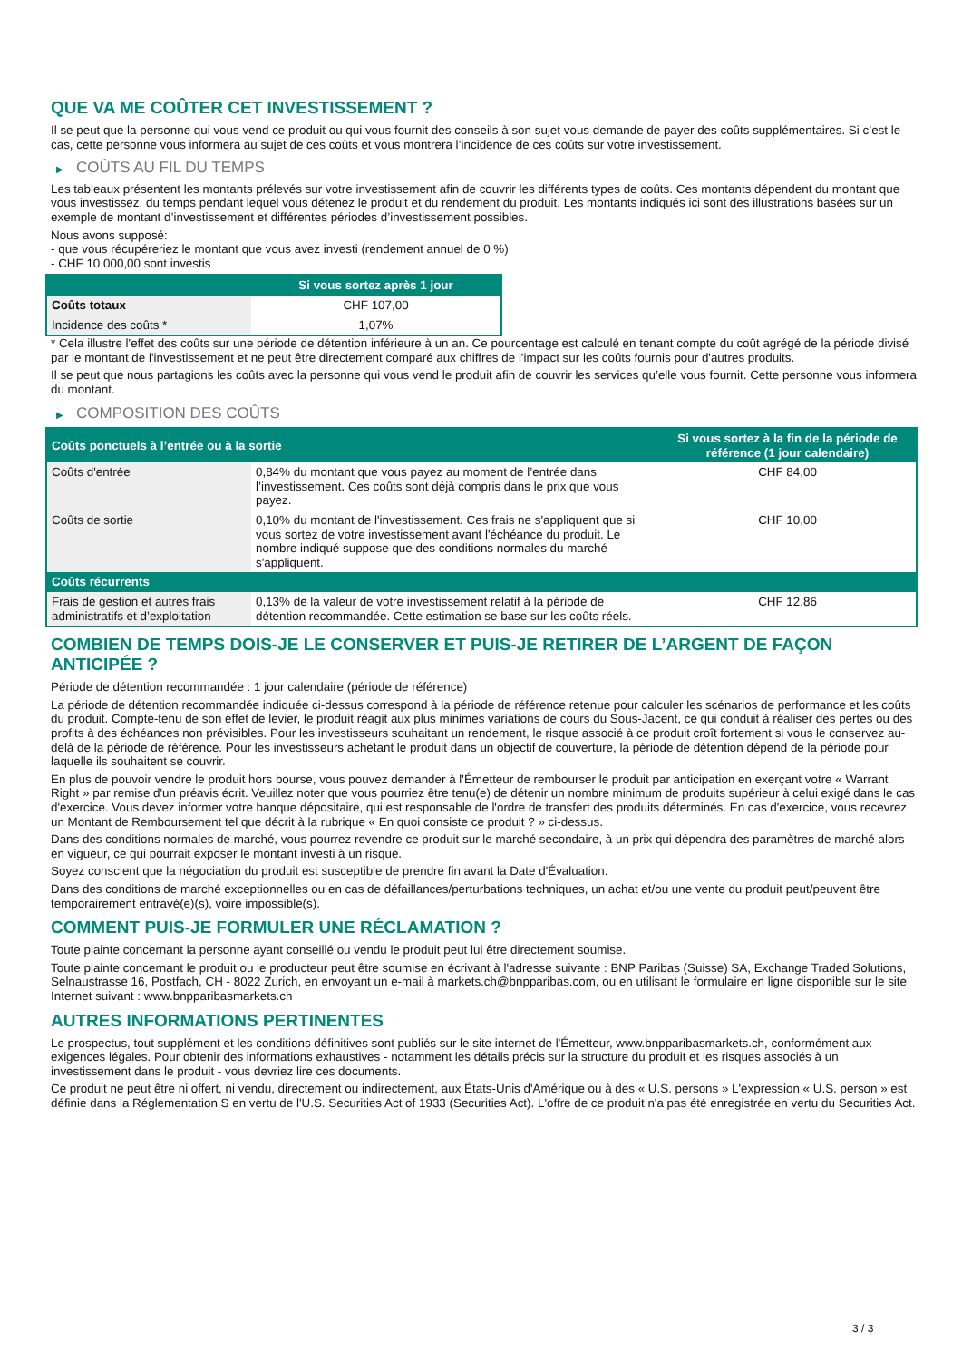QUE VA ME COÛTER CET INVESTISSEMENT ?
Il se peut que la personne qui vous vend ce produit ou qui vous fournit des conseils à son sujet vous demande de payer des coûts supplémentaires. Si c’est le cas, cette personne vous informera au sujet de ces coûts et vous montrera l’incidence de ces coûts sur votre investissement.
▶ COÛTS AU FIL DU TEMPS
Les tableaux présentent les montants prélevés sur votre investissement afin de couvrir les différents types de coûts. Ces montants dépendent du montant que vous investissez, du temps pendant lequel vous détenez le produit et du rendement du produit. Les montants indiqués ici sont des illustrations basées sur un exemple de montant d’investissement et différentes périodes d’investissement possibles.
Nous avons supposé:
- que vous récupéreriez le montant que vous avez investi (rendement annuel de 0 %)
- CHF 10 000,00 sont investis
| | Si vous sortez après 1 jour |
| --- | --- |
| Coûts totaux | CHF 107,00 |
| Incidence des coûts * | 1,07% |
* Cela illustre l'effet des coûts sur une période de détention inférieure à un an. Ce pourcentage est calculé en tenant compte du coût agrégé de la période divisé par le montant de l'investissement et ne peut être directement comparé aux chiffres de l'impact sur les coûts fournis pour d'autres produits.
Il se peut que nous partagions les coûts avec la personne qui vous vend le produit afin de couvrir les services qu’elle vous fournit. Cette personne vous informera du montant.
▶ COMPOSITION DES COÛTS
| Coûts ponctuels à l’entrée ou à la sortie | | Si vous sortez à la fin de la période de référence (1 jour calendaire) |
| --- | --- | --- |
| Coûts d'entrée | 0,84% du montant que vous payez au moment de l’entrée dans l’investissement. Ces coûts sont déjà compris dans le prix que vous payez. | CHF 84,00 |
| Coûts de sortie | 0,10% du montant de l'investissement. Ces frais ne s'appliquent que si vous sortez de votre investissement avant l'échéance du produit. Le nombre indiqué suppose que des conditions normales du marché s'appliquent. | CHF 10,00 |
| Coûts récurrents | | |
| Frais de gestion et autres frais administratifs et d’exploitation | 0,13% de la valeur de votre investissement relatif à la période de détention recommandée. Cette estimation se base sur les coûts réels. | CHF 12,86 |
COMBIEN DE TEMPS DOIS-JE LE CONSERVER ET PUIS-JE RETIRER DE L’ARGENT DE FAÇON ANTICIPÉE ?
Période de détention recommandée : 1 jour calendaire (période de référence)
La période de détention recommandée indiquée ci-dessus correspond à la période de référence retenue pour calculer les scénarios de performance et les coûts du produit. Compte-tenu de son effet de levier, le produit réagit aux plus minimes variations de cours du Sous-Jacent, ce qui conduit à réaliser des pertes ou des profits à des échéances non prévisibles. Pour les investisseurs souhaitant un rendement, le risque associé à ce produit croît fortement si vous le conservez au-delà de la période de référence. Pour les investisseurs achetant le produit dans un objectif de couverture, la période de détention dépend de la période pour laquelle ils souhaitent se couvrir.
En plus de pouvoir vendre le produit hors bourse, vous pouvez demander à l'Émetteur de rembourser le produit par anticipation en exerçant votre « Warrant Right » par remise d'un préavis écrit. Veuillez noter que vous pourriez être tenu(e) de détenir un nombre minimum de produits supérieur à celui exigé dans le cas d'exercice. Vous devez informer votre banque dépositaire, qui est responsable de l'ordre de transfert des produits déterminés. En cas d'exercice, vous recevrez un Montant de Remboursement tel que décrit à la rubrique « En quoi consiste ce produit ? » ci-dessus.
Dans des conditions normales de marché, vous pourrez revendre ce produit sur le marché secondaire, à un prix qui dépendra des paramètres de marché alors en vigueur, ce qui pourrait exposer le montant investi à un risque.
Soyez conscient que la négociation du produit est susceptible de prendre fin avant la Date d'Évaluation.
Dans des conditions de marché exceptionnelles ou en cas de défaillances/perturbations techniques, un achat et/ou une vente du produit peut/peuvent être temporairement entravé(e)(s), voire impossible(s).
COMMENT PUIS-JE FORMULER UNE RÉCLAMATION ?
Toute plainte concernant la personne ayant conseillé ou vendu le produit peut lui être directement soumise.
Toute plainte concernant le produit ou le producteur peut être soumise en écrivant à l'adresse suivante : BNP Paribas (Suisse) SA, Exchange Traded Solutions, Selnaustrasse 16, Postfach, CH - 8022 Zurich, en envoyant un e-mail à markets.ch@bnpparibas.com, ou en utilisant le formulaire en ligne disponible sur le site Internet suivant : www.bnpparibasmarkets.ch
AUTRES INFORMATIONS PERTINENTES
Le prospectus, tout supplément et les conditions définitives sont publiés sur le site internet de l'Émetteur, www.bnpparibasmarkets.ch, conformément aux exigences légales. Pour obtenir des informations exhaustives - notamment les détails précis sur la structure du produit et les risques associés à un investissement dans le produit - vous devriez lire ces documents.
Ce produit ne peut être ni offert, ni vendu, directement ou indirectement, aux États-Unis d'Amérique ou à des « U.S. persons » L'expression « U.S. person » est définie dans la Réglementation S en vertu de l'U.S. Securities Act of 1933 (Securities Act). L'offre de ce produit n'a pas été enregistrée en vertu du Securities Act.
3 / 3